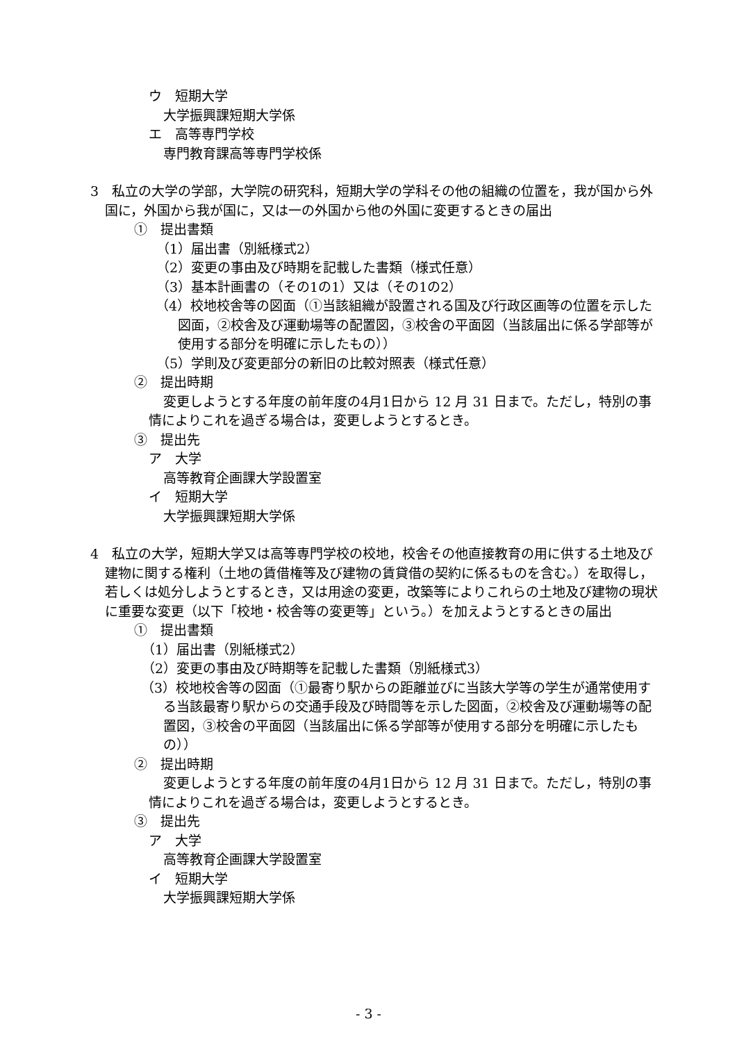ウ　短期大学
大学振興課短期大学係
エ　高等専門学校
専門教育課高等専門学校係
3　私立の大学の学部，大学院の研究科，短期大学の学科その他の組織の位置を，我が国から外国に，外国から我が国に，又は一の外国から他の外国に変更するときの届出
①　提出書類
（1）届出書（別紙様式2）
（2）変更の事由及び時期を記載した書類（様式任意）
（3）基本計画書の（その1の1）又は（その1の2）
（4）校地校舎等の図面（①当該組織が設置される国及び行政区画等の位置を示した図面，②校舎及び運動場等の配置図，③校舎の平面図（当該届出に係る学部等が使用する部分を明確に示したもの））
（5）学則及び変更部分の新旧の比較対照表（様式任意）
②　提出時期
変更しようとする年度の前年度の4月1日から 12 月 31 日まで。ただし，特別の事情によりこれを過ぎる場合は，変更しようとするとき。
③　提出先
ア　大学
高等教育企画課大学設置室
イ　短期大学
大学振興課短期大学係
4　私立の大学，短期大学又は高等専門学校の校地，校舎その他直接教育の用に供する土地及び建物に関する権利（土地の賃借権等及び建物の賃貸借の契約に係るものを含む。）を取得し，若しくは処分しようとするとき，又は用途の変更，改築等によりこれらの土地及び建物の現状に重要な変更（以下「校地・校舎等の変更等」という。）を加えようとするときの届出
①　提出書類
（1）届出書（別紙様式2）
（2）変更の事由及び時期等を記載した書類（別紙様式3）
（3）校地校舎等の図面（①最寄り駅からの距離並びに当該大学等の学生が通常使用する当該最寄り駅からの交通手段及び時間等を示した図面，②校舎及び運動場等の配置図，③校舎の平面図（当該届出に係る学部等が使用する部分を明確に示したもの））
②　提出時期
変更しようとする年度の前年度の4月1日から 12 月 31 日まで。ただし，特別の事情によりこれを過ぎる場合は，変更しようとするとき。
③　提出先
ア　大学
高等教育企画課大学設置室
イ　短期大学
大学振興課短期大学係
- 3 -